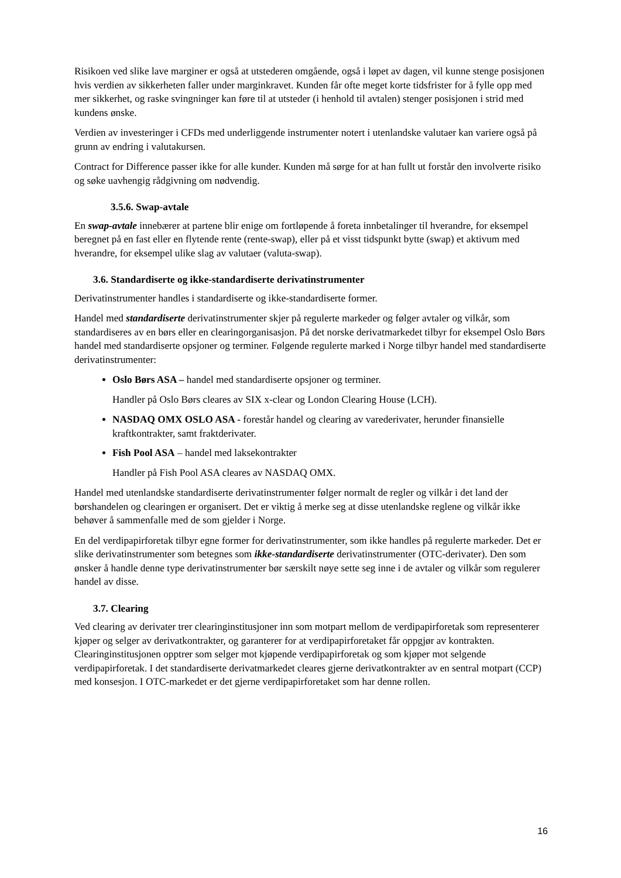Risikoen ved slike lave marginer er også at utstederen omgående, også i løpet av dagen, vil kunne stenge posisjonen hvis verdien av sikkerheten faller under marginkravet. Kunden får ofte meget korte tidsfrister for å fylle opp med mer sikkerhet, og raske svingninger kan føre til at utsteder (i henhold til avtalen) stenger posisjonen i strid med kundens ønske.
Verdien av investeringer i CFDs med underliggende instrumenter notert i utenlandske valutaer kan variere også på grunn av endring i valutakursen.
Contract for Difference passer ikke for alle kunder. Kunden må sørge for at han fullt ut forstår den involverte risiko og søke uavhengig rådgivning om nødvendig.
3.5.6. Swap-avtale
En swap-avtale innebærer at partene blir enige om fortløpende å foreta innbetalinger til hverandre, for eksempel beregnet på en fast eller en flytende rente (rente-swap), eller på et visst tidspunkt bytte (swap) et aktivum med hverandre, for eksempel ulike slag av valutaer (valuta-swap).
3.6. Standardiserte og ikke-standardiserte derivatinstrumenter
Derivatinstrumenter handles i standardiserte og ikke-standardiserte former.
Handel med standardiserte derivatinstrumenter skjer på regulerte markeder og følger avtaler og vilkår, som standardiseres av en børs eller en clearingorganisasjon. På det norske derivatmarkedet tilbyr for eksempel Oslo Børs handel med standardiserte opsjoner og terminer. Følgende regulerte marked i Norge tilbyr handel med standardiserte derivatinstrumenter:
Oslo Børs ASA – handel med standardiserte opsjoner og terminer.
Handler på Oslo Børs cleares av SIX x-clear og London Clearing House (LCH).
NASDAQ OMX OSLO ASA - forestår handel og clearing av varederivater, herunder finansielle kraftkontrakter, samt fraktderivater.
Fish Pool ASA – handel med laksekontrakter
Handler på Fish Pool ASA cleares av NASDAQ OMX.
Handel med utenlandske standardiserte derivatinstrumenter følger normalt de regler og vilkår i det land der børshandelen og clearingen er organisert. Det er viktig å merke seg at disse utenlandske reglene og vilkår ikke behøver å sammenfalle med de som gjelder i Norge.
En del verdipapirforetak tilbyr egne former for derivatinstrumenter, som ikke handles på regulerte markeder. Det er slike derivatinstrumenter som betegnes som ikke-standardiserte derivatinstrumenter (OTC-derivater). Den som ønsker å handle denne type derivatinstrumenter bør særskilt nøye sette seg inne i de avtaler og vilkår som regulerer handel av disse.
3.7. Clearing
Ved clearing av derivater trer clearinginstitusjoner inn som motpart mellom de verdipapirforetak som representerer kjøper og selger av derivatkontrakter, og garanterer for at verdipapirforetaket får oppgjør av kontrakten. Clearinginstitusjonen opptrer som selger mot kjøpende verdipapirforetak og som kjøper mot selgende verdipapirforetak. I det standardiserte derivatmarkedet cleares gjerne derivatkontrakter av en sentral motpart (CCP) med konsesjon. I OTC-markedet er det gjerne verdipapirforetaket som har denne rollen.
16